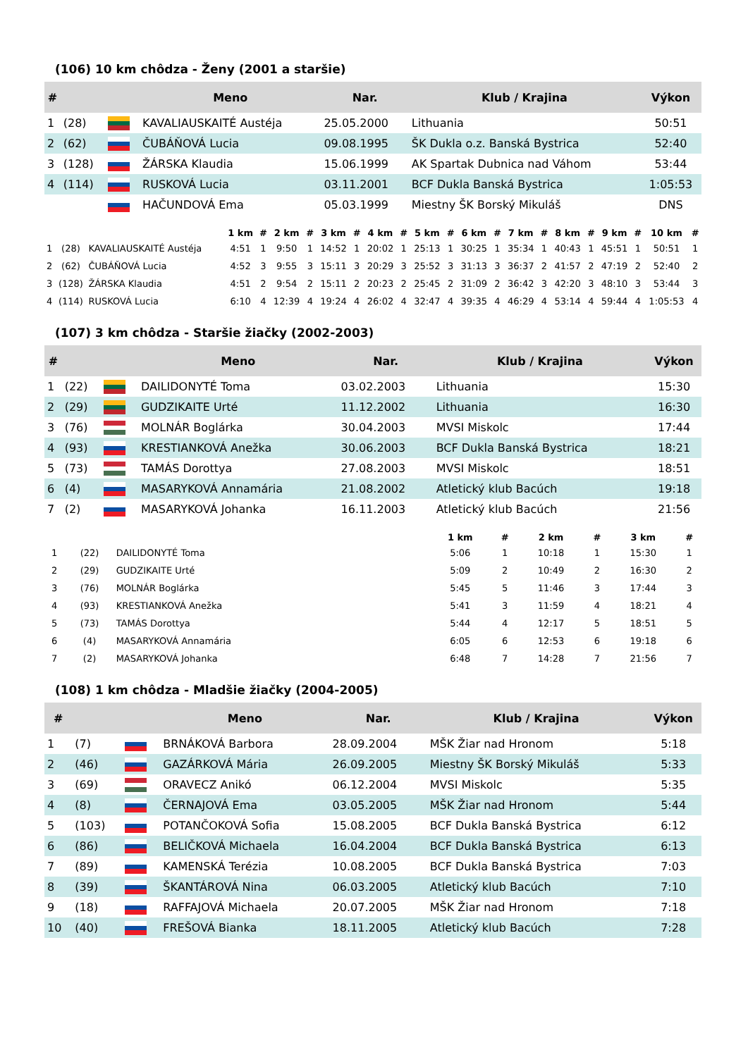(106) 10 km chôdza - Ženy (2001 a staršie)
| # | | | Meno | Nar. | Klub / Krajina | Výkon |
| --- | --- | --- | --- | --- | --- | --- |
| 1 | (28) | | KAVALIAUSKAITÉ Austéja | 25.05.2000 | Lithuania | 50:51 |
| 2 | (62) | | ČUBÁŇOVÁ Lucia | 09.08.1995 | ŠK Dukla o.z. Banská Bystrica | 52:40 |
| 3 | (128) | | ŽÁRSKA Klaudia | 15.06.1999 | AK Spartak Dubnica nad Váhom | 53:44 |
| 4 | (114) | | RUSKOVÁ Lucia | 03.11.2001 | BCF Dukla Banská Bystrica | 1:05:53 |
| | | | HAČUNDOVÁ Ema | 05.03.1999 | Miestny ŠK Borský Mikuláš | DNS |
| | | | 1 km | # | 2 km | # | 3 km | # | 4 km | # | 5 km | # | 6 km | # | 7 km | # | 8 km | # | 9 km | # | 10 km | # |
| --- | --- | --- | --- | --- | --- | --- | --- | --- | --- | --- | --- | --- | --- | --- | --- | --- | --- | --- | --- | --- | --- | --- |
| 1 | (28) | KAVALIAUSKAITÉ Austéja | 4:51 | 1 | 9:50 | 1 | 14:52 | 1 | 20:02 | 1 | 25:13 | 1 | 30:25 | 1 | 35:34 | 1 | 40:43 | 1 | 45:51 | 1 | 50:51 | 1 |
| 2 | (62) | ČUBÁŇOVÁ Lucia | 4:52 | 3 | 9:55 | 3 | 15:11 | 3 | 20:29 | 3 | 25:52 | 3 | 31:13 | 3 | 36:37 | 2 | 41:57 | 2 | 47:19 | 2 | 52:40 | 2 |
| 3 | (128) | ŽÁRSKA Klaudia | 4:51 | 2 | 9:54 | 2 | 15:11 | 2 | 20:23 | 2 | 25:45 | 2 | 31:09 | 2 | 36:42 | 3 | 42:20 | 3 | 48:10 | 3 | 53:44 | 3 |
| 4 | (114) | RUSKOVÁ Lucia | 6:10 | 4 | 12:39 | 4 | 19:24 | 4 | 26:02 | 4 | 32:47 | 4 | 39:35 | 4 | 46:29 | 4 | 53:14 | 4 | 59:44 | 4 | 1:05:53 | 4 |
(107) 3 km chôdza - Staršie žiačky (2002-2003)
| # | | | Meno | Nar. | Klub / Krajina | Výkon |
| --- | --- | --- | --- | --- | --- | --- |
| 1 | (22) | | DAILIDONYTÉ Toma | 03.02.2003 | Lithuania | 15:30 |
| 2 | (29) | | GUDZIKAITE Urté | 11.12.2002 | Lithuania | 16:30 |
| 3 | (76) | | MOLNÁR Boglárka | 30.04.2003 | MVSI Miskolc | 17:44 |
| 4 | (93) | | KRESTIANKOVÁ Anežka | 30.06.2003 | BCF Dukla Banská Bystrica | 18:21 |
| 5 | (73) | | TAMÁS Dorottya | 27.08.2003 | MVSI Miskolc | 18:51 |
| 6 | (4) | | MASARYKOVÁ Annamária | 21.08.2002 | Atletický klub Bacúch | 19:18 |
| 7 | (2) | | MASARYKOVÁ Johanka | 16.11.2003 | Atletický klub Bacúch | 21:56 |
| | | | 1 km | # | 2 km | # | 3 km | # |
| --- | --- | --- | --- | --- | --- | --- | --- | --- |
| 1 | (22) | DAILIDONYTÉ Toma | 5:06 | 1 | 10:18 | 1 | 15:30 | 1 |
| 2 | (29) | GUDZIKAITE Urté | 5:09 | 2 | 10:49 | 2 | 16:30 | 2 |
| 3 | (76) | MOLNÁR Boglárka | 5:45 | 5 | 11:46 | 3 | 17:44 | 3 |
| 4 | (93) | KRESTIANKOVÁ Anežka | 5:41 | 3 | 11:59 | 4 | 18:21 | 4 |
| 5 | (73) | TAMÁS Dorottya | 5:44 | 4 | 12:17 | 5 | 18:51 | 5 |
| 6 | (4) | MASARYKOVÁ Annamária | 6:05 | 6 | 12:53 | 6 | 19:18 | 6 |
| 7 | (2) | MASARYKOVÁ Johanka | 6:48 | 7 | 14:28 | 7 | 21:56 | 7 |
(108) 1 km chôdza - Mladšie žiačky (2004-2005)
| # | | | Meno | Nar. | Klub / Krajina | Výkon |
| --- | --- | --- | --- | --- | --- | --- |
| 1 | (7) | | BRNÁKOVÁ Barbora | 28.09.2004 | MŠK Žiar nad Hronom | 5:18 |
| 2 | (46) | | GAZÁRKOVÁ Mária | 26.09.2005 | Miestny ŠK Borský Mikuláš | 5:33 |
| 3 | (69) | | ORAVECZ Anikó | 06.12.2004 | MVSI Miskolc | 5:35 |
| 4 | (8) | | ČERNAJOVÁ Ema | 03.05.2005 | MŠK Žiar nad Hronom | 5:44 |
| 5 | (103) | | POTANČOKOVÁ Sofia | 15.08.2005 | BCF Dukla Banská Bystrica | 6:12 |
| 6 | (86) | | BELIČKOVÁ Michaela | 16.04.2004 | BCF Dukla Banská Bystrica | 6:13 |
| 7 | (89) | | KAMENSKÁ Terézia | 10.08.2005 | BCF Dukla Banská Bystrica | 7:03 |
| 8 | (39) | | ŠKANTÁROVÁ Nina | 06.03.2005 | Atletický klub Bacúch | 7:10 |
| 9 | (18) | | RAFFAJOVÁ Michaela | 20.07.2005 | MŠK Žiar nad Hronom | 7:18 |
| 10 | (40) | | FREŠOVÁ Bianka | 18.11.2005 | Atletický klub Bacúch | 7:28 |